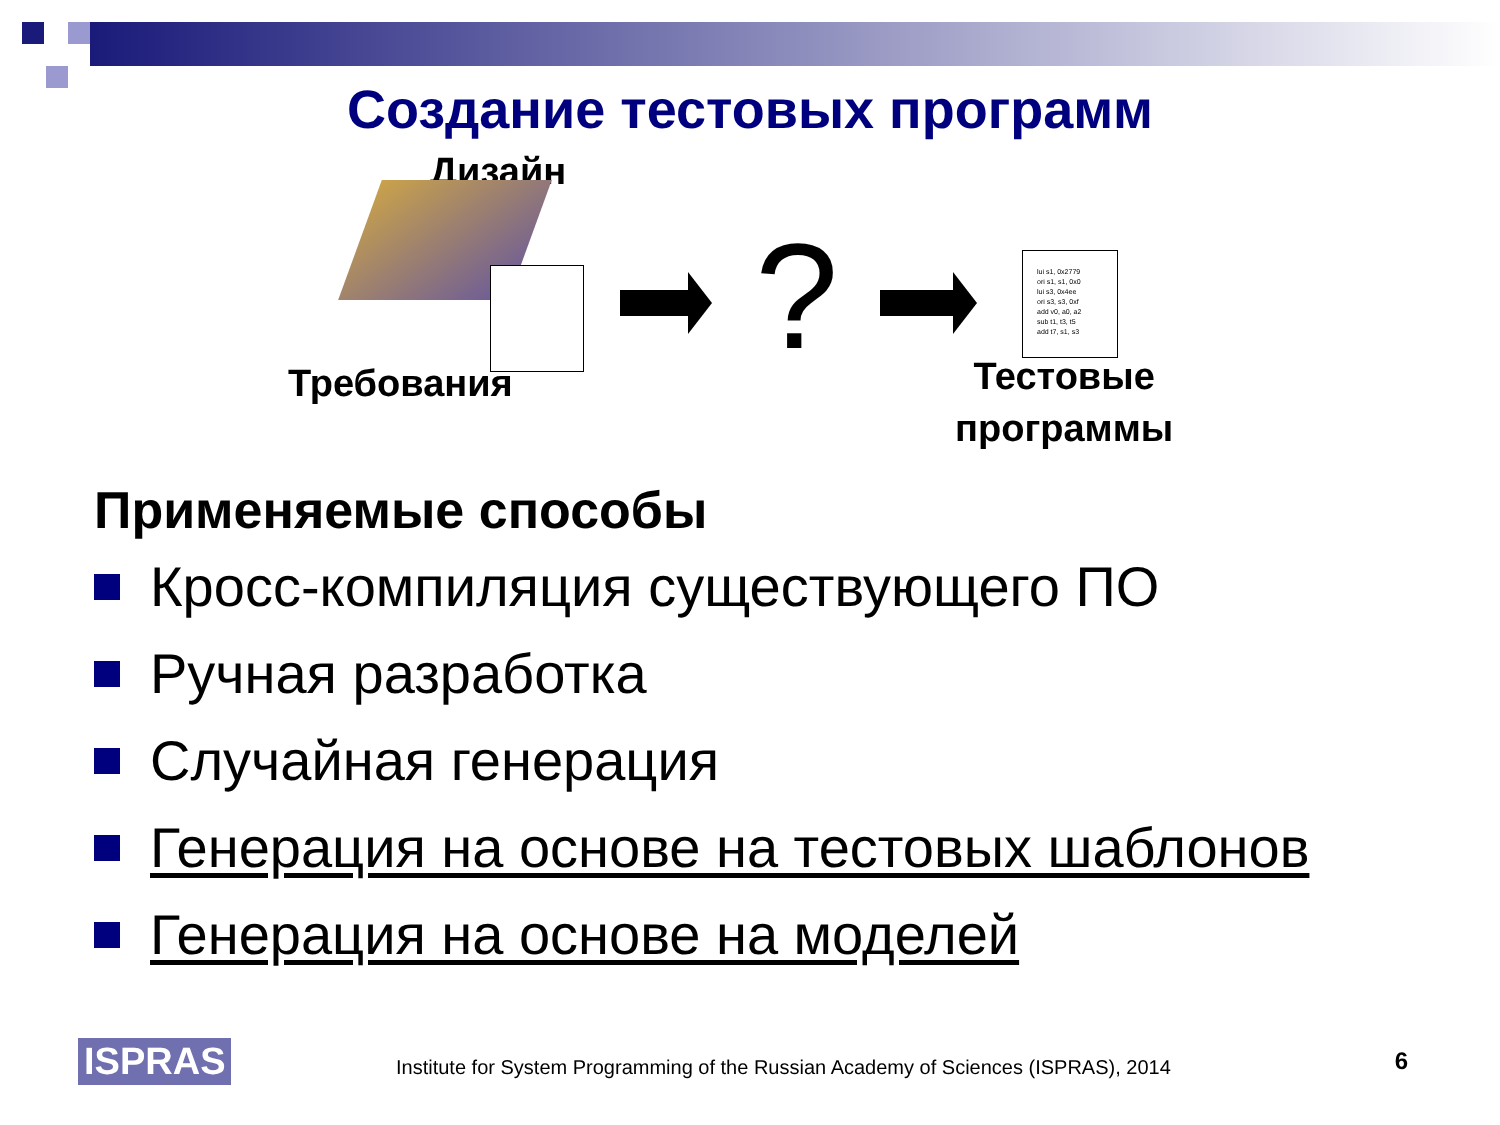Создание тестовых программ
Дизайн
?
lui s1, 0x2779
ori s1, s1, 0x0
lui s3, 0x4ee
ori s3, s3, 0xf
add v0, a0, a2
sub t1, t3, t5
add t7, s1, s3
Требования
Тестовые
программы
Применяемые способы
Кросс-компиляция существующего ПО
Ручная разработка
Случайная генерация
Генерация на основе на тестовых шаблонов
Генерация на основе на моделей
ISPRAS
Institute for System Programming of the Russian Academy of Sciences (ISPRAS), 2014
6